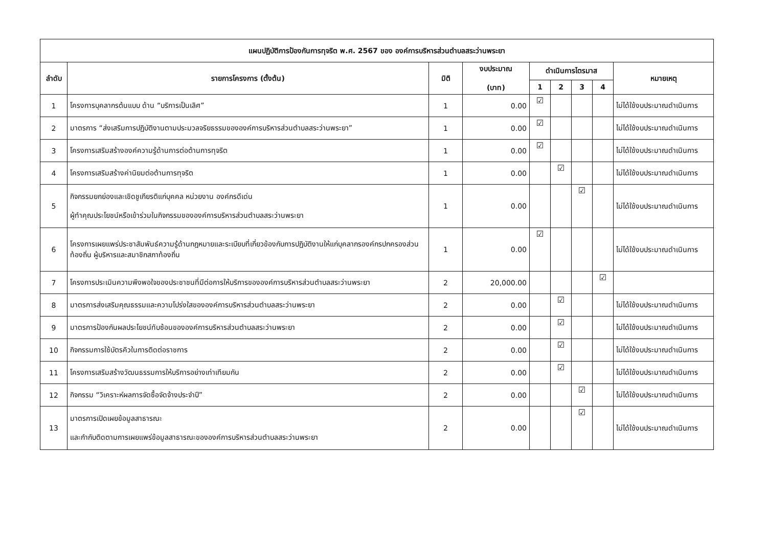| แผนปฏิบัติการป้องกันการทุจริต พ.ศ. 2567 ของ องค์การบริหารส่วนตำบลสระว่านพระยา | | | | | | | | |
| --- | --- | --- | --- | --- | --- | --- | --- | --- |
| ลำดับ | รายการโครงการ (ตั้งต้น) | มิติ | งบประมาณ (บาท) | ดำเนินการไตรมาส | | | | หมายเหตุ |
| | | | | 1 | 2 | 3 | 4 | |
| 1 | โครงการบุคลากรต้นแบบ ด้าน “บริการเป็นเลิศ” | 1 | 0.00 | ☑ | | | | ไม่ได้ใช้งบประมาณดำเนินการ |
| 2 | มาตรการ “ส่งเสริมการปฏิบัติงานตามประมวลจริยธรรมขององค์การบริหารส่วนตำบลสระว่านพระยา” | 1 | 0.00 | ☑ | | | | ไม่ได้ใช้งบประมาณดำเนินการ |
| 3 | โครงการเสริมสร้างองค์ความรู้ด้านการต่อต้านการทุจริต | 1 | 0.00 | ☑ | | | | ไม่ได้ใช้งบประมาณดำเนินการ |
| 4 | โครงการเสริมสร้างค่านิยมต่อต้านการทุจริต | 1 | 0.00 | | ☑ | | | ไม่ได้ใช้งบประมาณดำเนินการ |
| 5 | กิจกรรมยกย่องและเชิดชูเกียรติแก่บุคคล หน่วยงาน องค์กรดีเด่น ผู้ทำคุณประโยชน์หรือเข้าร่วมในกิจกรรมขององค์การบริหารส่วนตำบลสระว่านพระยา | 1 | 0.00 | | | ☑ | | ไม่ได้ใช้งบประมาณดำเนินการ |
| 6 | โครงการเผยแพร่ประชาสัมพันธ์ความรู้ด้านกฎหมายและระเบียบที่เกี่ยวข้องกับการปฏิบัติงานให้แก่บุคลากรองค์กรปกครองส่วนท้องถิ่น ผู้บริหารและสมาชิกสภาท้องถิ่น | 1 | 0.00 | ☑ | | | | ไม่ได้ใช้งบประมาณดำเนินการ |
| 7 | โครงการประเมินความพึงพอใจของประชาชนที่มีต่อการให้บริการขององค์การบริหารส่วนตำบลสระว่านพระยา | 2 | 20,000.00 | | | | ☑ | |
| 8 | มาตรการส่งเสริมคุณธรรมและความโปร่งใสขององค์การบริหารส่วนตำบลสระว่านพระยา | 2 | 0.00 | | ☑ | | | ไม่ได้ใช้งบประมาณดำเนินการ |
| 9 | มาตรการป้องกันผลประโยชน์ทับซ้อนขององค์การบริหารส่วนตำบลสระว่านพระยา | 2 | 0.00 | | ☑ | | | ไม่ได้ใช้งบประมาณดำเนินการ |
| 10 | กิจกรรมการใช้บัตรคิวในการติดต่อราชการ | 2 | 0.00 | | ☑ | | | ไม่ได้ใช้งบประมาณดำเนินการ |
| 11 | โครงการเสริมสร้างวัฒนธรรมการให้บริการอย่างเท่าเทียมกัน | 2 | 0.00 | | ☑ | | | ไม่ได้ใช้งบประมาณดำเนินการ |
| 12 | กิจกรรม “วิเคราะห์ผลการจัดซื้อจัดจ้างประจำปี” | 2 | 0.00 | | | ☑ | | ไม่ได้ใช้งบประมาณดำเนินการ |
| 13 | มาตรการเปิดเผยข้อมูลสาธารณะ และกำกับติดตามการเผยแพร่ข้อมูลสาธารณะขององค์การบริหารส่วนตำบลสระว่านพระยา | 2 | 0.00 | | | ☑ | | ไม่ได้ใช้งบประมาณดำเนินการ |